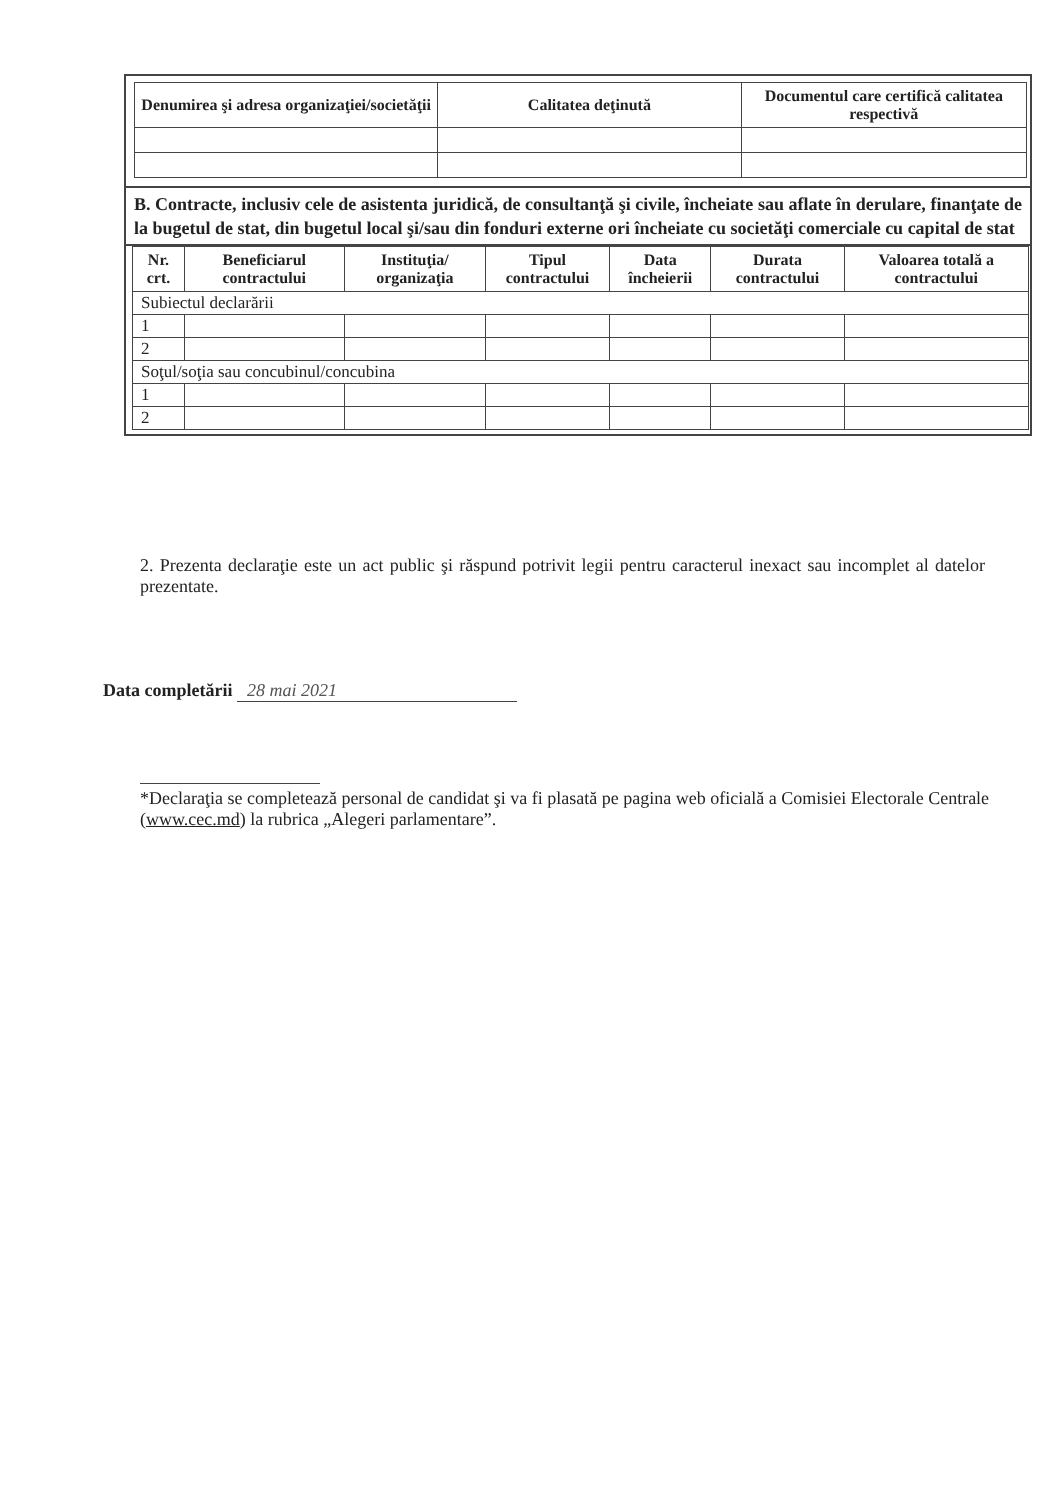| Denumirea şi adresa organizaţiei/societăţii | Calitatea deţinută | Documentul care certifică calitatea respectivă |
| --- | --- | --- |
B. Contracte, inclusiv cele de asistenta juridică, de consultanţă şi civile, încheiate sau aflate în derulare, finanţate de la bugetul de stat, din bugetul local şi/sau din fonduri externe ori încheiate cu societăţi comerciale cu capital de stat
| Nr. crt. | Beneficiarul contractului | Instituţia/ organizaţia | Tipul contractului | Data încheierii | Durata contractului | Valoarea totală a contractului |
| --- | --- | --- | --- | --- | --- | --- |
| Subiectul declarării | | | | | | |
| 1 | | | | | | |
| 2 | | | | | | |
| Soţul/soţia sau concubinul/concubina | | | | | | |
| 1 | | | | | | |
| 2 | | | | | | |
2. Prezenta declaraţie este un act public şi răspund potrivit legii pentru caracterul inexact sau incomplet al datelor prezentate.
Data completării 28 mai 2021
*Declaraţia se completează personal de candidat şi va fi plasată pe pagina web oficială a Comisiei Electorale Centrale (www.cec.md) la rubrica „Alegeri parlamentare”.